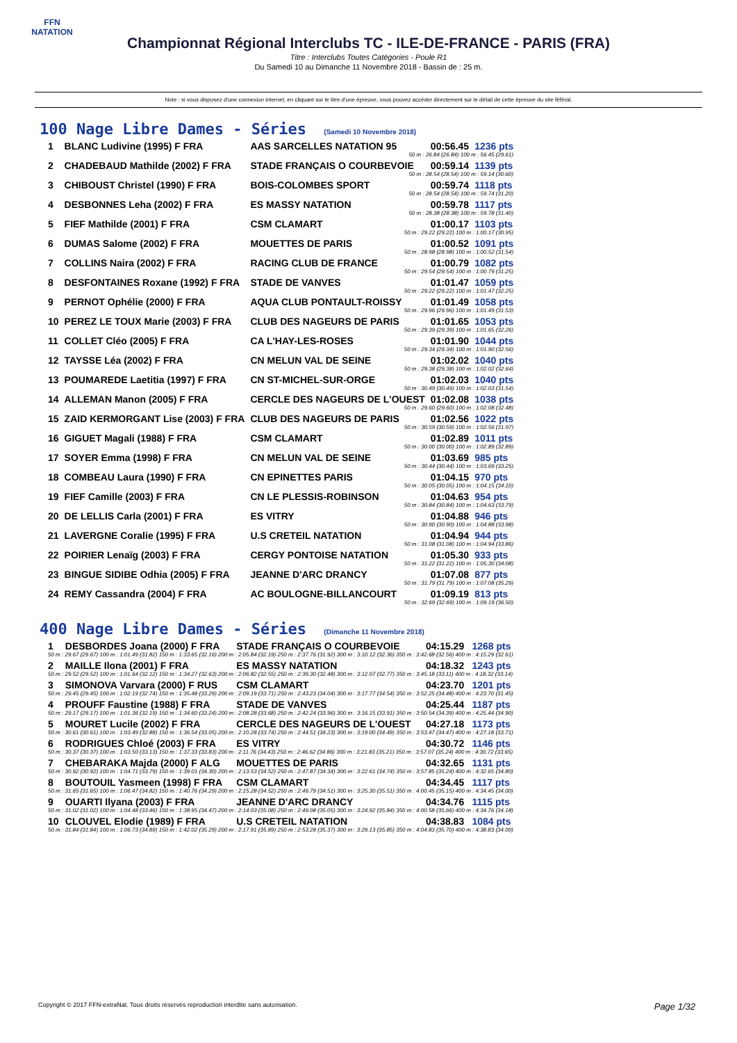FFN
NATATION
Championnat Régional Interclubs TC - ILE-DE-FRANCE - PARIS (FRA)
Titre : Interclubs Toutes Catégories - Poule R1
Du Samedi 10 au Dimanche 11 Novembre 2018 - Bassin de : 25 m.
Note : si vous disposez d'une connexion internet, en cliquant sur le titre d'une épreuve, vous pouvez accéder directement sur le détail de cette épreuve du site féféral.
100 Nage Libre Dames - Séries (Samedi 10 Novembre 2018)
| 1 | BLANC Ludivine (1995) F FRA | AAS SARCELLES NATATION 95 | 00:56.45 | 1236 pts |
| 50 m : 26.84 (26.84) 100 m : 56.45 (29.61) | | | | |
| 2 | CHADEBAUD Mathilde (2002) F FRA | STADE FRANÇAIS O COURBEVOIE | 00:59.14 | 1139 pts |
| 50 m : 28.54 (28.54) 100 m : 59.14 (30.60) | | | | |
| 3 | CHIBOUST Christel (1990) F FRA | BOIS-COLOMBES SPORT | 00:59.74 | 1118 pts |
| 50 m : 28.54 (28.54) 100 m : 59.74 (31.20) | | | | |
| 4 | DESBONNES Leha (2002) F FRA | ES MASSY NATATION | 00:59.78 | 1117 pts |
| 50 m : 28.38 (28.38) 100 m : 59.78 (31.40) | | | | |
| 5 | FIEF Mathilde (2001) F FRA | CSM CLAMART | 01:00.17 | 1103 pts |
| 50 m : 29.22 (29.22) 100 m : 1:00.17 (30.95) | | | | |
| 6 | DUMAS Salome (2002) F FRA | MOUETTES DE PARIS | 01:00.52 | 1091 pts |
| 50 m : 28.98 (28.98) 100 m : 1:00.52 (31.54) | | | | |
| 7 | COLLINS Naira (2002) F FRA | RACING CLUB DE FRANCE | 01:00.79 | 1082 pts |
| 50 m : 29.54 (29.54) 100 m : 1:00.79 (31.25) | | | | |
| 8 | DESFONTAINES Roxane (1992) F FRA | STADE DE VANVES | 01:01.47 | 1059 pts |
| 50 m : 29.22 (29.22) 100 m : 1:01.47 (32.25) | | | | |
| 9 | PERNOT Ophélie (2000) F FRA | AQUA CLUB PONTAULT-ROISSY | 01:01.49 | 1058 pts |
| 50 m : 29.96 (29.96) 100 m : 1:01.49 (31.53) | | | | |
| 10 | PEREZ LE TOUX Marie (2003) F FRA | CLUB DES NAGEURS DE PARIS | 01:01.65 | 1053 pts |
| 50 m : 29.39 (29.39) 100 m : 1:01.65 (32.26) | | | | |
| 11 | COLLET Cléo (2005) F FRA | CA L'HAY-LES-ROSES | 01:01.90 | 1044 pts |
| 50 m : 29.34 (29.34) 100 m : 1:01.90 (32.56) | | | | |
| 12 | TAYSSE Léa (2002) F FRA | CN MELUN VAL DE SEINE | 01:02.02 | 1040 pts |
| 50 m : 29.38 (29.38) 100 m : 1:02.02 (32.64) | | | | |
| 13 | POUMAREDE Laetitia (1997) F FRA | CN ST-MICHEL-SUR-ORGE | 01:02.03 | 1040 pts |
| 50 m : 30.49 (30.49) 100 m : 1:02.03 (31.54) | | | | |
| 14 | ALLEMAN Manon (2005) F FRA | CERCLE DES NAGEURS DE L'OUEST | 01:02.08 | 1038 pts |
| 50 m : 29.60 (29.60) 100 m : 1:02.08 (32.48) | | | | |
| 15 | ZAID KERMORGANT Lise (2003) F FRA | CLUB DES NAGEURS DE PARIS | 01:02.56 | 1022 pts |
| 50 m : 30.59 (30.59) 100 m : 1:02.56 (31.97) | | | | |
| 16 | GIGUET Magali (1988) F FRA | CSM CLAMART | 01:02.89 | 1011 pts |
| 50 m : 30.00 (30.00) 100 m : 1:02.89 (32.89) | | | | |
| 17 | SOYER Emma (1998) F FRA | CN MELUN VAL DE SEINE | 01:03.69 | 985 pts |
| 50 m : 30.44 (30.44) 100 m : 1:03.69 (33.25) | | | | |
| 18 | COMBEAU Laura (1990) F FRA | CN EPINETTES PARIS | 01:04.15 | 970 pts |
| 50 m : 30.05 (30.05) 100 m : 1:04.15 (34.10) | | | | |
| 19 | FIEF Camille (2003) F FRA | CN LE PLESSIS-ROBINSON | 01:04.63 | 954 pts |
| 50 m : 30.84 (30.84) 100 m : 1:04.63 (33.79) | | | | |
| 20 | DE LELLIS Carla (2001) F FRA | ES VITRY | 01:04.88 | 946 pts |
| 50 m : 30.90 (30.90) 100 m : 1:04.88 (33.98) | | | | |
| 21 | LAVERGNE Coralie (1995) F FRA | U.S CRETEIL NATATION | 01:04.94 | 944 pts |
| 50 m : 31.08 (31.08) 100 m : 1:04.94 (33.86) | | | | |
| 22 | POIRIER Lenaïg (2003) F FRA | CERGY PONTOISE NATATION | 01:05.30 | 933 pts |
| 50 m : 31.22 (31.22) 100 m : 1:05.30 (34.08) | | | | |
| 23 | BINGUE SIDIBE Odhia (2005) F FRA | JEANNE D'ARC DRANCY | 01:07.08 | 877 pts |
| 50 m : 31.79 (31.79) 100 m : 1:07.08 (35.29) | | | | |
| 24 | REMY Cassandra (2004) F FRA | AC BOULOGNE-BILLANCOURT | 01:09.19 | 813 pts |
| 50 m : 32.69 (32.69) 100 m : 1:09.19 (36.50) | | | | |
400 Nage Libre Dames - Séries (Dimanche 11 Novembre 2018)
| 1 | DESBORDES Joana (2000) F FRA | STADE FRANÇAIS O COURBEVOIE | 04:15.29 | 1268 pts |
| 50 m : 29.67 (29.67) 100 m : 1:01.49 (31.82) 150 m : 1:33.65 (32.16) 200 m : 2:05.84 (32.19) 250 m : 2:37.76 (31.92) 300 m : 3:10.12 (32.36) 350 m : 3:42.68 (32.56) 400 m : 4:15.29 (32.61) | | | | |
| 2 | MAILLE Ilona (2001) F FRA | ES MASSY NATATION | 04:18.32 | 1243 pts |
| 50 m : 29.52 (29.52) 100 m : 1:01.64 (32.12) 150 m : 1:34.27 (32.63) 200 m : 2:06.82 (32.55) 250 m : 2:39.30 (32.48) 300 m : 3:12.07 (32.77) 350 m : 3:45.18 (33.11) 400 m : 4:18.32 (33.14) | | | | |
| 3 | SIMONOVA Varvara (2000) F RUS | CSM CLAMART | 04:23.70 | 1201 pts |
| 50 m : 29.45 (29.45) 100 m : 1:02.19 (32.74) 150 m : 1:35.48 (33.29) 200 m : 2:09.19 (33.71) 250 m : 2:43.23 (34.04) 300 m : 3:17.77 (34.54) 350 m : 3:52.25 (34.48) 400 m : 4:23.70 (31.45) | | | | |
| 4 | PROUFF Faustine (1988) F FRA | STADE DE VANVES | 04:25.44 | 1187 pts |
| 50 m : 29.17 (29.17) 100 m : 1:01.36 (32.19) 150 m : 1:34.60 (33.24) 200 m : 2:08.28 (33.68) 250 m : 2:42.24 (33.96) 300 m : 3:16.15 (33.91) 350 m : 3:50.54 (34.39) 400 m : 4:25.44 (34.90) | | | | |
| 5 | MOURET Lucile (2002) F FRA | CERCLE DES NAGEURS DE L'OUEST | 04:27.18 | 1173 pts |
| 50 m : 30.61 (30.61) 100 m : 1:03.49 (32.88) 150 m : 1:36.54 (33.05) 200 m : 2:10.28 (33.74) 250 m : 2:44.51 (34.23) 300 m : 3:19.00 (34.49) 350 m : 3:53.47 (34.47) 400 m : 4:27.18 (33.71) | | | | |
| 6 | RODRIGUES Chloé (2003) F FRA | ES VITRY | 04:30.72 | 1146 pts |
| 50 m : 30.37 (30.37) 100 m : 1:03.50 (33.13) 150 m : 1:37.33 (33.83) 200 m : 2:11.76 (34.43) 250 m : 2:46.62 (34.86) 300 m : 3:21.83 (35.21) 350 m : 3:57.07 (35.24) 400 m : 4:30.72 (33.65) | | | | |
| 7 | CHEBARAKA Majda (2000) F ALG | MOUETTES DE PARIS | 04:32.65 | 1131 pts |
| 50 m : 30.92 (30.92) 100 m : 1:04.71 (33.79) 150 m : 1:39.01 (34.30) 200 m : 2:13.53 (34.52) 250 m : 2:47.87 (34.34) 300 m : 3:22.61 (34.74) 350 m : 3:57.85 (35.24) 400 m : 4:32.65 (34.80) | | | | |
| 8 | BOUTOUIL Yasmeen (1998) F FRA | CSM CLAMART | 04:34.45 | 1117 pts |
| 50 m : 31.65 (31.65) 100 m : 1:06.47 (34.82) 150 m : 1:40.76 (34.29) 200 m : 2:15.28 (34.52) 250 m : 2:49.79 (34.51) 300 m : 3:25.30 (35.51) 350 m : 4:00.45 (35.15) 400 m : 4:34.45 (34.00) | | | | |
| 9 | OUARTI Ilyana (2003) F FRA | JEANNE D'ARC DRANCY | 04:34.76 | 1115 pts |
| 50 m : 31.02 (31.02) 100 m : 1:04.48 (33.46) 150 m : 1:38.95 (34.47) 200 m : 2:14.03 (35.08) 250 m : 2:49.08 (35.05) 300 m : 3:24.92 (35.84) 350 m : 4:00.58 (35.66) 400 m : 4:34.76 (34.18) | | | | |
| 10 | CLOUVEL Elodie (1989) F FRA | U.S CRETEIL NATATION | 04:38.83 | 1084 pts |
| 50 m : 31.84 (31.84) 100 m : 1:06.73 (34.89) 150 m : 1:42.02 (35.29) 200 m : 2:17.91 (35.89) 250 m : 2:53.28 (35.37) 300 m : 3:29.13 (35.85) 350 m : 4:04.83 (35.70) 400 m : 4:38.83 (34.00) | | | | |
Copyright © 2017 FFN-extraNat. Tous droits réservés reproduction interdite sans autorisation. Page 1/32